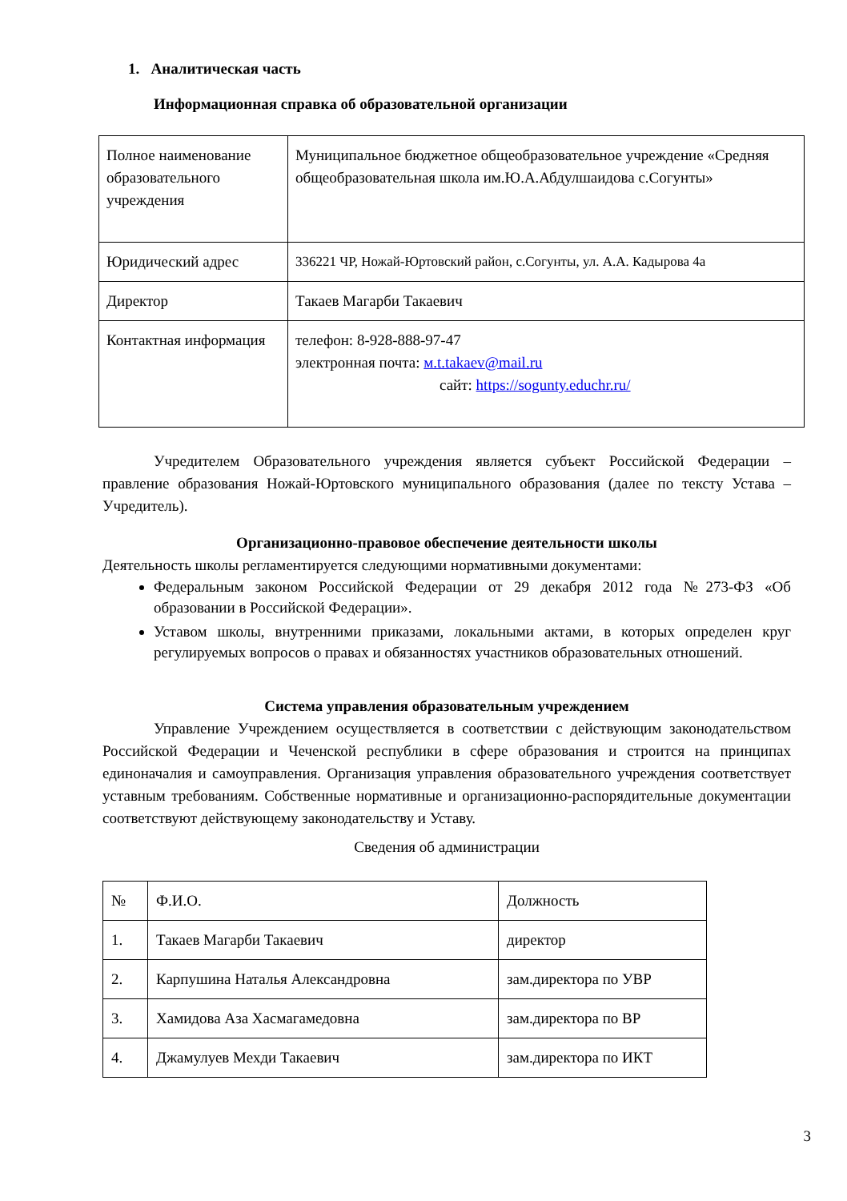1. Аналитическая часть
Информационная справка об образовательной организации
| Полное наименование образовательного учреждения | Муниципальное бюджетное общеобразовательное учреждение «Средняя общеобразовательная школа им.Ю.А.Абдулшаидова с.Согунты» |
| Юридический адрес | 336221 ЧР, Ножай-Юртовский район, с.Согунты, ул. А.А. Кадырова 4а |
| Директор | Такаев Магарби Такаевич |
| Контактная информация | телефон: 8-928-888-97-47 электронная почта: м.t.takaev@mail.ru сайт: https://sogunty.educhr.ru/ |
Учредителем Образовательного учреждения является субъект Российской Федерации – правление образования Ножай-Юртовского муниципального образования (далее по тексту Устава – Учредитель).
Организационно-правовое обеспечение деятельности школы
Деятельность школы регламентируется следующими нормативными документами:
Федеральным законом Российской Федерации от 29 декабря 2012 года №273-ФЗ «Об образовании в Российской Федерации».
Уставом школы, внутренними приказами, локальными актами, в которых определен круг регулируемых вопросов о правах и обязанностях участников образовательных отношений.
Система управления образовательным учреждением
Управление Учреждением осуществляется в соответствии с действующим законодательством Российской Федерации и Чеченской республики в сфере образования и строится на принципах единоначалия и самоуправления. Организация управления образовательного учреждения соответствует уставным требованиям. Собственные нормативные и организационно-распорядительные документации соответствуют действующему законодательству и Уставу.
Сведения об администрации
| № | Ф.И.О. | Должность |
| 1. | Такаев Магарби Такаевич | директор |
| 2. | Карпушина Наталья Александровна | зам.директора по УВР |
| 3. | Хамидова Аза Хасмагамедовна | зам.директора по ВР |
| 4. | Джамулуев Мехди Такаевич | зам.директора по ИКТ |
3